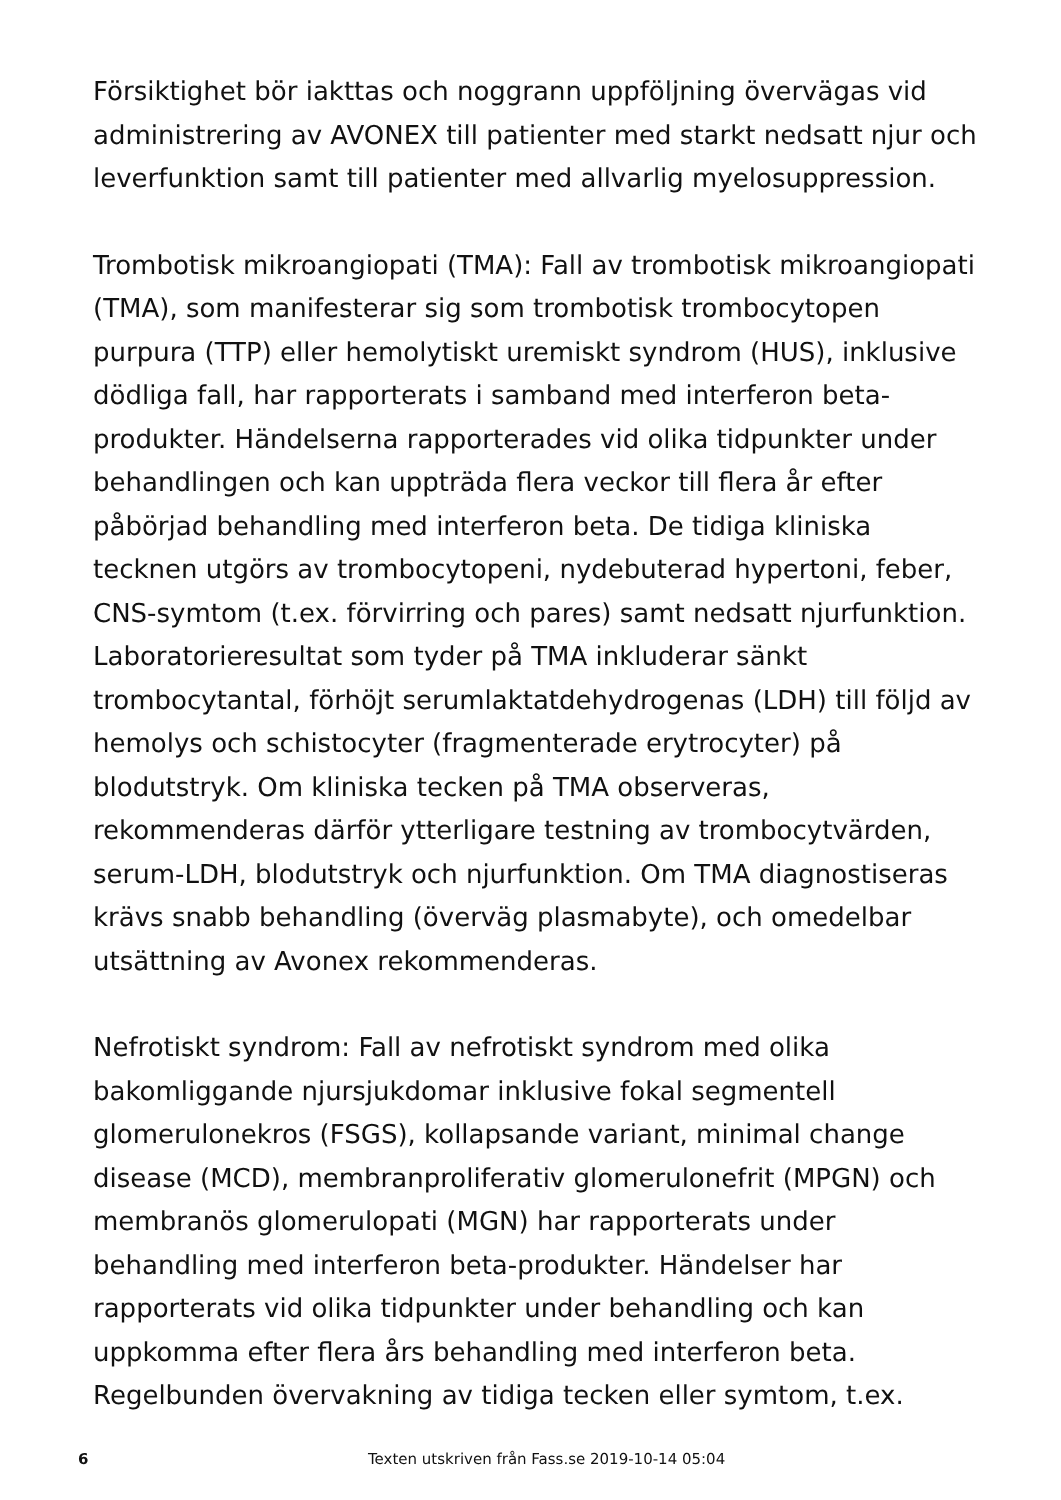Försiktighet bör iakttas och noggrann uppföljning övervägas vid administrering av AVONEX till patienter med starkt nedsatt njur och leverfunktion samt till patienter med allvarlig myelosuppression.
Trombotisk mikroangiopati (TMA): Fall av trombotisk mikroangiopati (TMA), som manifesterar sig som trombotisk trombocytopen purpura (TTP) eller hemolytiskt uremiskt syndrom (HUS), inklusive dödliga fall, har rapporterats i samband med interferon beta-produkter. Händelserna rapporterades vid olika tidpunkter under behandlingen och kan uppträda flera veckor till flera år efter påbörjad behandling med interferon beta. De tidiga kliniska tecknen utgörs av trombocytopeni, nydebuterad hypertoni, feber, CNS-symtom (t.ex. förvirring och pares) samt nedsatt njurfunktion. Laboratorieresultat som tyder på TMA inkluderar sänkt trombocytantal, förhöjt serumlaktatdehydrogenas (LDH) till följd av hemolys och schistocyter (fragmenterade erytrocyter) på blodutstryk. Om kliniska tecken på TMA observeras, rekommenderas därför ytterligare testning av trombocytvärden, serum-LDH, blodutstryk och njurfunktion. Om TMA diagnostiseras krävs snabb behandling (överväg plasmabyte), och omedelbar utsättning av Avonex rekommenderas.
Nefrotiskt syndrom: Fall av nefrotiskt syndrom med olika bakomliggande njursjukdomar inklusive fokal segmentell glomerulonekros (FSGS), kollapsande variant, minimal change disease (MCD), membranproliferativ glomerulonefrit (MPGN) och membranös glomerulopati (MGN) har rapporterats under behandling med interferon beta-produkter. Händelser har rapporterats vid olika tidpunkter under behandling och kan uppkomma efter flera års behandling med interferon beta. Regelbunden övervakning av tidiga tecken eller symtom, t.ex.
6 Texten utskriven från Fass.se 2019-10-14 05:04